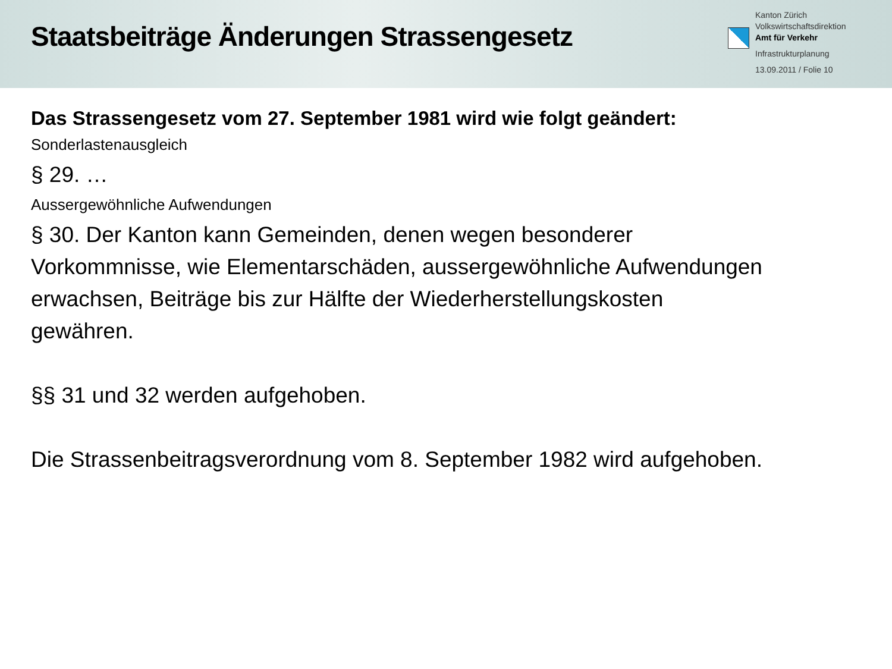Staatsbeiträge Änderungen Strassengesetz
Kanton Zürich
Volkswirtschaftsdirektion
Amt für Verkehr
Infrastrukturplanung
13.09.2011 / Folie 10
Das Strassengesetz vom 27. September 1981 wird wie folgt geändert:
Sonderlastenausgleich
§ 29. …
Aussergewöhnliche Aufwendungen
§ 30. Der Kanton kann Gemeinden, denen wegen besonderer
Vorkommnisse, wie Elementarschäden, aussergewöhnliche Aufwendungen
erwachsen, Beiträge bis zur Hälfte der Wiederherstellungskosten
gewähren.
§§ 31 und 32 werden aufgehoben.
Die Strassenbeitragsverordnung vom 8. September 1982 wird aufgehoben.